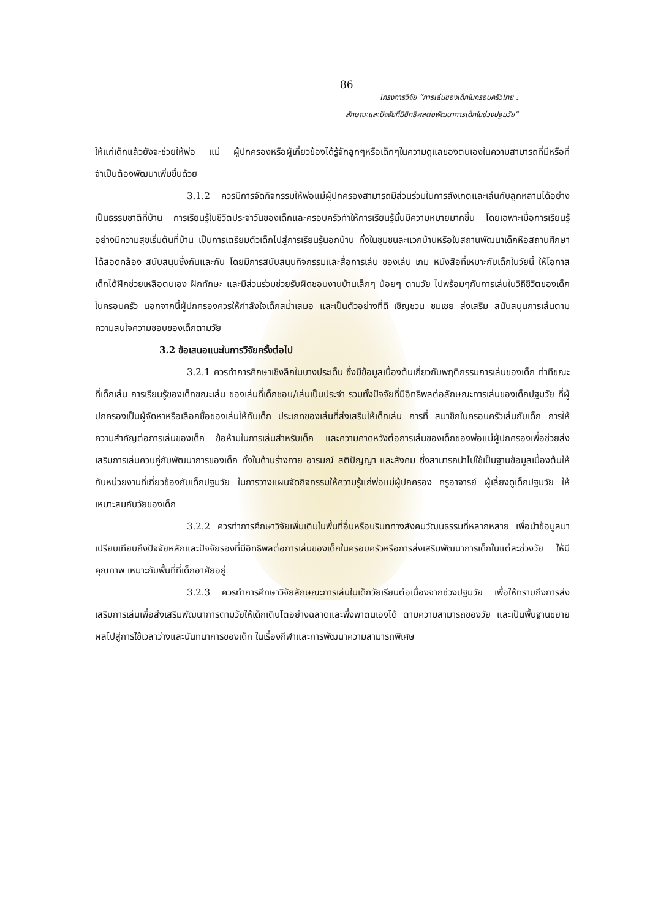86
โครงการวิจัย “การเล่นของเด็กในครอบครัวไทย :
ลักษณะและปัจจัยที่มีอิทธิพลต่อพัฒนาการเด็กในช่วงปฐมวัย”
ให้แก่เด็กแล้วยังจะช่วยให้พ่อ แม่ ผู้ปกครองหรือผู้เกี่ยวข้องได้รู้จักลูกๆหรือเด็กๆในความดูแลของตนเองในความสามารถที่มีหรือที่จำเป็นต้องพัฒนาเพิ่มขึ้นด้วย
3.1.2 ควรมีการจัดกิจกรรมให้พ่อแม่ผู้ปกครองสามารถมีส่วนร่วมในการสังเกตและเล่นกับลูกหลานได้อย่างเป็นธรรมชาติที่บ้าน การเรียนรู้ในชีวิตประจำวันของเด็กและครอบครัวทำให้การเรียนรู้นั้นมีความหมายมากขึ้น โดยเฉพาะเมื่อการเรียนรู้อย่างมีความสุขเริ่มต้นที่บ้าน เป็นการเตรียมตัวเด็กไปสู่การเรียนรู้นอกบ้าน ทั้งในชุมชนละแวกบ้านหรือในสถานพัฒนาเด็กหือสถานศึกษา ได้สอดคล้อง สนับสนุนซึ่งกันและกัน โดยมีการสนับสนุนกิจกรรมและสื่อการเล่น ของเล่น เกม หนังสือที่เหมาะกับเด็กในวัยนี้ ให้โอกาสเด็กได้ฝึกช่วยเหลือตนเอง ฝึกทักษะ และมีส่วนร่วมช่วยรับผิดชอบงานบ้านเล็กๆ น้อยๆ ตามวัย ไปพร้อมๆกับการเล่นในวิถีชีวิตของเด็กในครอบครัว นอกจากนี้ผู้ปกครองควรให้กำลังใจเด็กสม่ำเสมอ และเป็นตัวอย่างที่ดี เชิญชวน ชมเชย ส่งเสริม สนับสนุนการเล่นตามความสนใจความชอบของเด็กตามวัย
3.2 ข้อเสนอแนะในการวิจัยครั้งต่อไป
3.2.1 ควรทำการศึกษาเชิงลึกในบางประเด็น ซึ่งมีข้อมูลเบื้องต้นเกี่ยวกับพฤติกรรมการเล่นของเด็ก ท่าทีขณะที่เด็กเล่น การเรียนรู้ของเด็กขณะเล่น ของเล่นที่เด็กชอบ/เล่นเป็นประจำ รวมทั้งปัจจัยที่มีอิทธิพลต่อลักษณะการเล่นของเด็กปฐมวัย ที่ผู้ปกครองเป็นผู้จัดหาหรือเลือกซื้อของเล่นให้กับเด็ก ประเภทของเล่นที่ส่งเสริมให้เด็กเล่น การที่ สมาชิกในครอบครัวเล่นกับเด็ก การให้ความสำคัญต่อการเล่นของเด็ก ข้อห้ามในการเล่นสำหรับเด็ก และความคาดหวังต่อการเล่นของเด็กของพ่อแม่ผู้ปกครองเพื่อช่วยส่งเสริมการเล่นควบคู่กับพัฒนาการของเด็ก ทั้งในด้านร่างกาย อารมณ์ สติปัญญา และสังคม ซึ่งสามารถนำไปใช้เป็นฐานข้อมูลเบื้องต้นให้กับหน่วยงานที่เกี่ยวข้องกับเด็กปฐมวัย ในการวางแผนจัดกิจกรรมให้ความรู้แก่พ่อแม่ผู้ปกครอง ครูอาจารย์ ผู้เลี้ยงดูเด็กปฐมวัย ให้เหมาะสมกับวัยของเด็ก
3.2.2 ควรทำการศึกษาวิจัยเพิ่มเติมในพื้นที่อื่นหรือบริบททางสังคมวัฒนธรรมที่หลากหลาย เพื่อนำข้อมูลมาเปรียบเทียบถึงปัจจัยหลักและปัจจัยรองที่มีอิทธิพลต่อการเล่นของเด็กในครอบครัวหรือการส่งเสริมพัฒนาการเด็กในแต่ละช่วงวัย ให้มีคุณภาพ เหมาะกับพื้นที่ที่เด็กอาศัยอยู่
3.2.3 ควรทำการศึกษาวิจัยลักษณะการเล่นในเด็กวัยเรียนต่อเนื่องจากช่วงปฐมวัย เพื่อให้ทราบถึงการส่งเสริมการเล่นเพื่อส่งเสริมพัฒนาการตามวัยให้เด็กเติบโตอย่างฉลาดและพึ่งพาตนเองได้ ตามความสามารถของวัย และเป็นพื้นฐานขยายผลไปสู่การใช้เวลาว่างและนันทนาการของเด็ก ในเรื่องกีฬาและการพัฒนาความสามารถพิเศษ